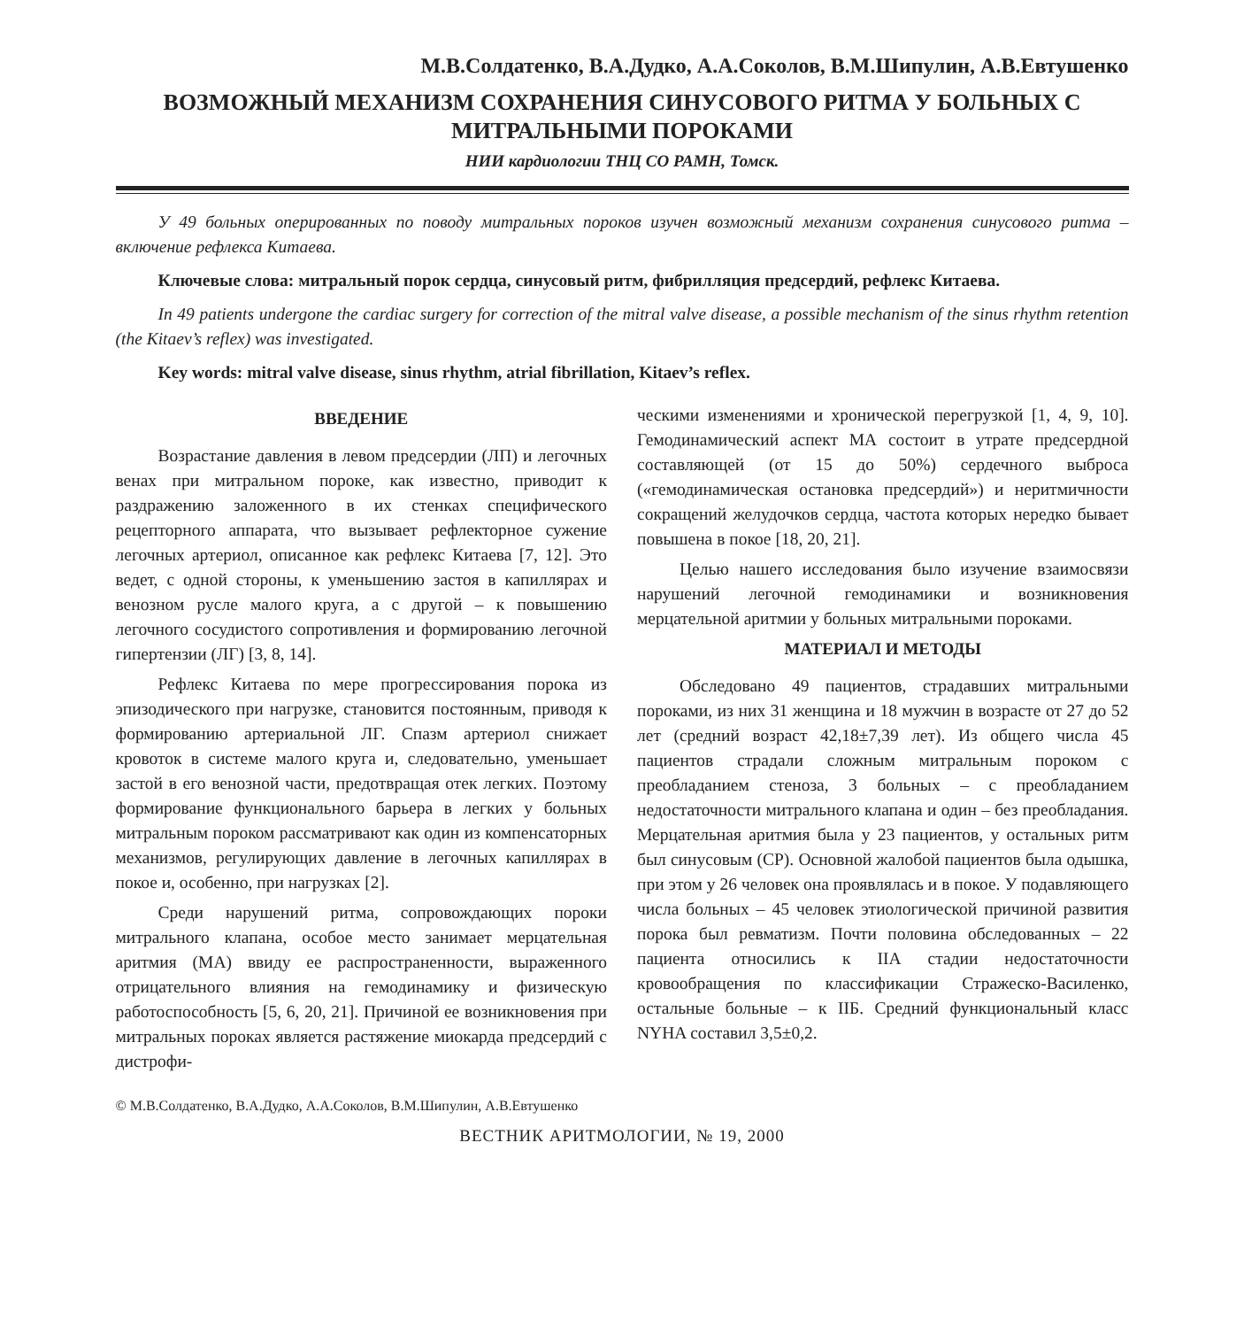М.В.Солдатенко, В.А.Дудко, А.А.Соколов, В.М.Шипулин, А.В.Евтушенко
ВОЗМОЖНЫЙ МЕХАНИЗМ СОХРАНЕНИЯ СИНУСОВОГО РИТМА У БОЛЬНЫХ С МИТРАЛЬНЫМИ ПОРОКАМИ
НИИ кардиологии ТНЦ СО РАМН, Томск.
У 49 больных оперированных по поводу митральных пороков изучен возможный механизм сохранения синусового ритма – включение рефлекса Китаева.
Ключевые слова: митральный порок сердца, синусовый ритм, фибрилляция предсердий, рефлекс Китаева.
In 49 patients undergone the cardiac surgery for correction of the mitral valve disease, a possible mechanism of the sinus rhythm retention (the Kitaev’s reflex) was investigated.
Key words: mitral valve disease, sinus rhythm, atrial fibrillation, Kitaev’s reflex.
ВВЕДЕНИЕ
Возрастание давления в левом предсердии (ЛП) и легочных венах при митральном пороке, как известно, приводит к раздражению заложенного в их стенках специфического рецепторного аппарата, что вызывает рефлекторное сужение легочных артериол, описанное как рефлекс Китаева [7, 12]. Это ведет, с одной стороны, к уменьшению застоя в капиллярах и венозном русле малого круга, а с другой – к повышению легочного сосудистого сопротивления и формированию легочной гипертензии (ЛГ) [3, 8, 14].
Рефлекс Китаева по мере прогрессирования порока из эпизодического при нагрузке, становится постоянным, приводя к формированию артериальной ЛГ. Спазм артериол снижает кровоток в системе малого круга и, следовательно, уменьшает застой в его венозной части, предотвращая отек легких. Поэтому формирование функционального барьера в легких у больных митральным пороком рассматривают как один из компенсаторных механизмов, регулирующих давление в легочных капиллярах в покое и, особенно, при нагрузках [2].
Среди нарушений ритма, сопровождающих пороки митрального клапана, особое место занимает мерцательная аритмия (МА) ввиду ее распространенности, выраженного отрицательного влияния на гемодинамику и физическую работоспособность [5, 6, 20, 21]. Причиной ее возникновения при митральных пороках является растяжение миокарда предсердий с дистрофи-
ческими изменениями и хронической перегрузкой [1, 4, 9, 10]. Гемодинамический аспект МА состоит в утрате предсердной составляющей (от 15 до 50%) сердечного выброса («гемодинамическая остановка предсердий») и неритмичности сокращений желудочков сердца, частота которых нередко бывает повышена в покое [18, 20, 21].
Целью нашего исследования было изучение взаимосвязи нарушений легочной гемодинамики и возникновения мерцательной аритмии у больных митральными пороками.
МАТЕРИАЛ И МЕТОДЫ
Обследовано 49 пациентов, страдавших митральными пороками, из них 31 женщина и 18 мужчин в возрасте от 27 до 52 лет (средний возраст 42,18±7,39 лет). Из общего числа 45 пациентов страдали сложным митральным пороком с преобладанием стеноза, 3 больных – с преобладанием недостаточности митрального клапана и один – без преобладания. Мерцательная аритмия была у 23 пациентов, у остальных ритм был синусовым (СР). Основной жалобой пациентов была одышка, при этом у 26 человек она проявлялась и в покое. У подавляющего числа больных – 45 человек этиологической причиной развития порока был ревматизм. Почти половина обследованных – 22 пациента относились к IIА стадии недостаточности кровообращения по классификации Стражеско-Василенко, остальные больные – к IIБ. Средний функциональный класс NYHA составил 3,5±0,2.
© М.В.Солдатенко, В.А.Дудко, А.А.Соколов, В.М.Шипулин, А.В.Евтушенко
ВЕСТНИК АРИТМОЛОГИИ, № 19, 2000